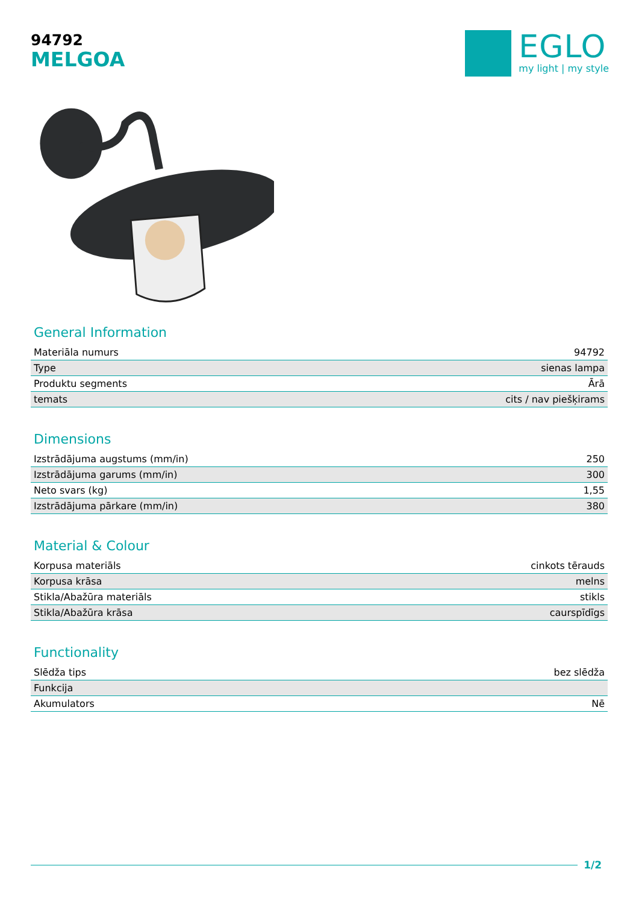94792
MELGOA
EGLO
my light | my style
General Information
| Materiāla numurs | 94792 |
| Type | sienas lampa |
| Produktu segments | Ārā |
| temats | cits / nav piešķirams |
Dimensions
| Izstrādājuma augstums (mm/in) | 250 |
| Izstrādājuma garums (mm/in) | 300 |
| Neto svars (kg) | 1,55 |
| Izstrādājuma pārkare (mm/in) | 380 |
Material & Colour
| Korpusa materiāls | cinkots tērauds |
| Korpusa krāsa | melns |
| Stikla/Abažūra materiāls | stikls |
| Stikla/Abažūra krāsa | caurspīdīgs |
Functionality
| Slēdža tips | bez slēdža |
| Funkcija | |
| Akumulators | Nē |
1/2